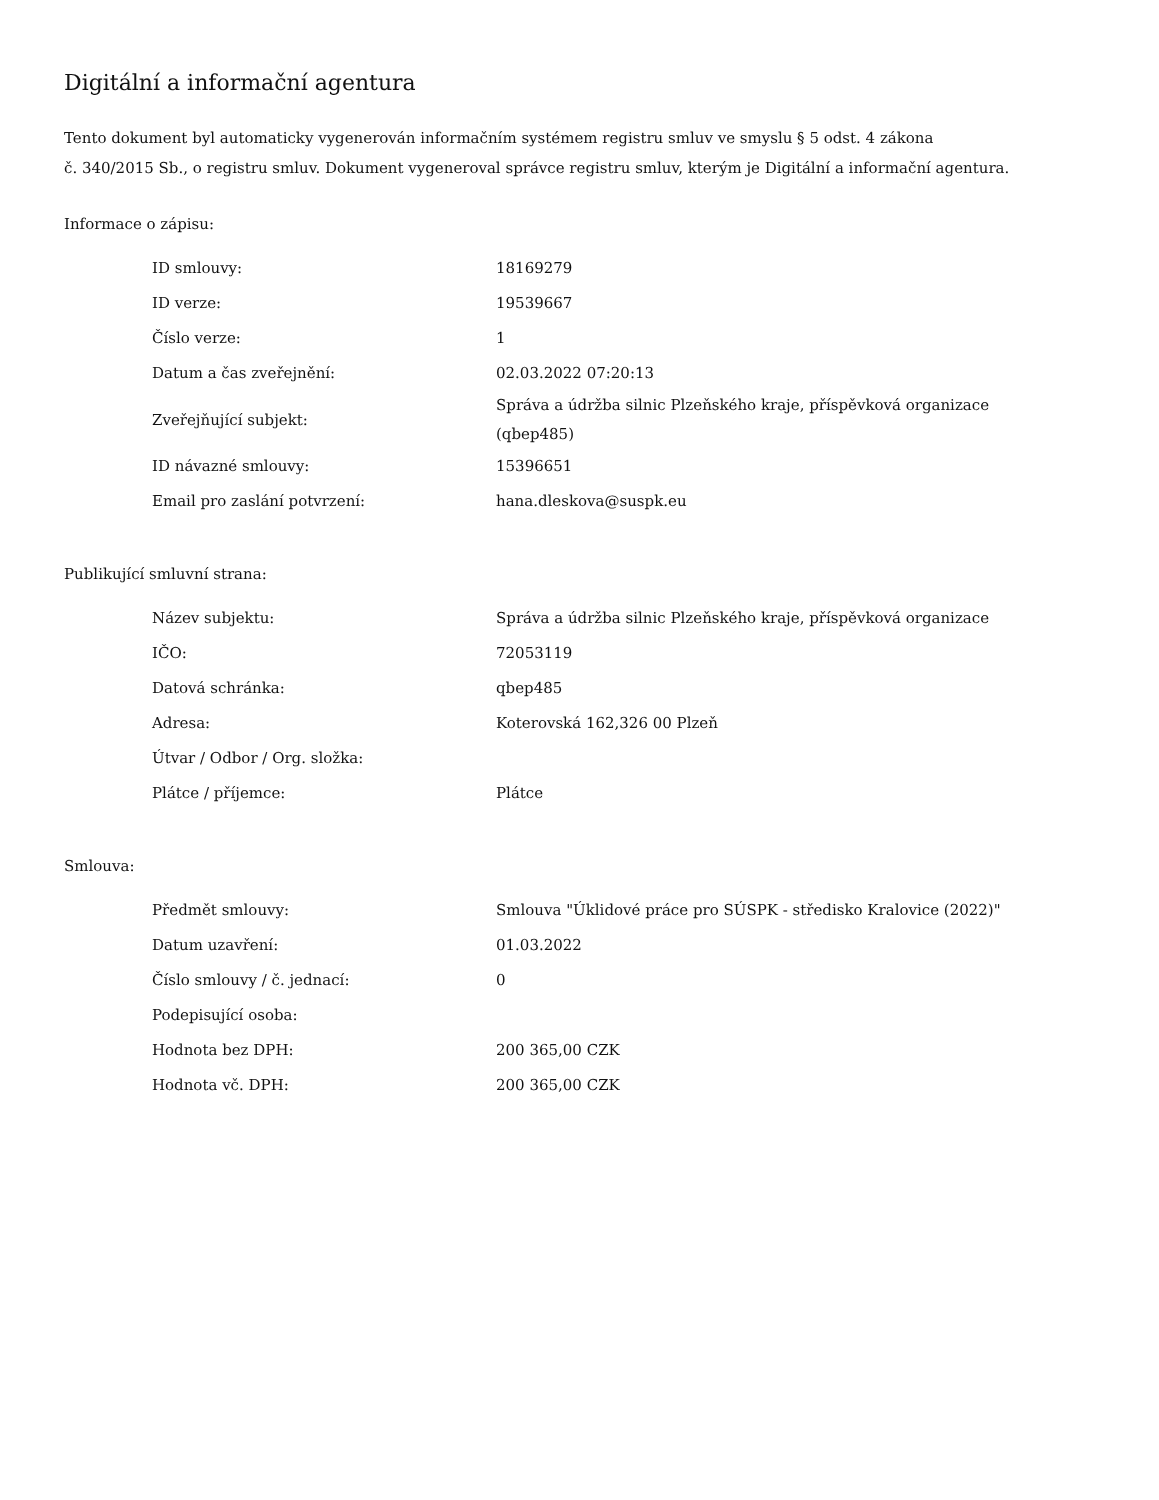Digitální a informační agentura
Tento dokument byl automaticky vygenerován informačním systémem registru smluv ve smyslu § 5 odst. 4 zákona
č. 340/2015 Sb., o registru smluv. Dokument vygeneroval správce registru smluv, kterým je Digitální a informační agentura.
Informace o zápisu:
| ID smlouvy: | 18169279 |
| ID verze: | 19539667 |
| Číslo verze: | 1 |
| Datum a čas zveřejnění: | 02.03.2022 07:20:13 |
| Zveřejňující subjekt: | Správa a údržba silnic Plzeňského kraje, příspěvková organizace (qbep485) |
| ID návazné smlouvy: | 15396651 |
| Email pro zaslání potvrzení: | hana.dleskova@suspk.eu |
Publikující smluvní strana:
| Název subjektu: | Správa a údržba silnic Plzeňského kraje, příspěvková organizace |
| IČO: | 72053119 |
| Datová schránka: | qbep485 |
| Adresa: | Koterovská 162,326 00 Plzeň |
| Útvar / Odbor / Org. složka: | |
| Plátce / příjemce: | Plátce |
Smlouva:
| Předmět smlouvy: | Smlouva "Úklidové práce pro SÚSPK - středisko Kralovice (2022)" |
| Datum uzavření: | 01.03.2022 |
| Číslo smlouvy / č. jednací: | 0 |
| Podepisující osoba: | |
| Hodnota bez DPH: | 200 365,00 CZK |
| Hodnota vč. DPH: | 200 365,00 CZK |